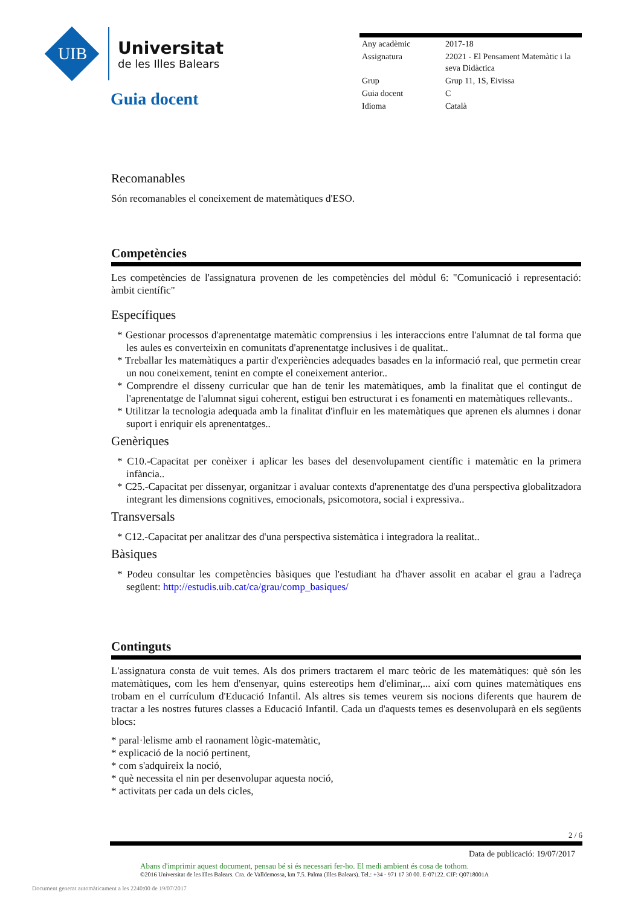UIB
Universitat
de les Illes Balears
Guia docent
| Any acadèmic | 2017-18 |
| Assignatura | 22021 - El Pensament Matemàtic i la seva Didàctica |
| Grup | Grup 11, 1S, Eivissa |
| Guia docent | C |
| Idioma | Català |
Recomanables
Són recomanables el coneixement de matemàtiques d'ESO.
Competències
Les competències de l'assignatura provenen de les competències del mòdul 6: "Comunicació i representació: àmbit científic"
Específiques
* Gestionar processos d'aprenentatge matemàtic comprensius i les interaccions entre l'alumnat de tal forma que les aules es converteixin en comunitats d'aprenentatge inclusives i de qualitat..
* Treballar les matemàtiques a partir d'experiències adequades basades en la informació real, que permetin crear un nou coneixement, tenint en compte el coneixement anterior..
* Comprendre el disseny curricular que han de tenir les matemàtiques, amb la finalitat que el contingut de l'aprenentatge de l'alumnat sigui coherent, estigui ben estructurat i es fonamenti en matemàtiques rellevants..
* Utilitzar la tecnologia adequada amb la finalitat d'influir en les matemàtiques que aprenen els alumnes i donar suport i enriquir els aprenentatges..
Genèriques
* C10.-Capacitat per conèixer i aplicar les bases del desenvolupament científic i matemàtic en la primera infància..
* C25.-Capacitat per dissenyar, organitzar i avaluar contexts d'aprenentatge des d'una perspectiva globalitzadora integrant les dimensions cognitives, emocionals, psicomotora, social i expressiva..
Transversals
* C12.-Capacitat per analitzar des d'una perspectiva sistemàtica i integradora la realitat..
Bàsiques
* Podeu consultar les competències bàsiques que l'estudiant ha d'haver assolit en acabar el grau a l'adreça següent: http://estudis.uib.cat/ca/grau/comp_basiques/
Continguts
L'assignatura consta de vuit temes. Als dos primers tractarem el marc teòric de les matemàtiques: què són les matemàtiques, com les hem d'ensenyar, quins estereotips hem d'eliminar,... així com quines matemàtiques ens trobam en el currículum d'Educació Infantil. Als altres sis temes veurem sis nocions diferents que haurem de tractar a les nostres futures classes a Educació Infantil. Cada un d'aquests temes es desenvoluparà en els següents blocs:
* paral·lelisme amb el raonament lògic-matemàtic,
* explicació de la noció pertinent,
* com s'adquireix la noció,
* què necessita el nin per desenvolupar aquesta noció,
* activitats per cada un dels cicles,
2 / 6
Data de publicació: 19/07/2017
Abans d'imprimir aquest document, pensau bé si és necessari fer-ho. El medi ambient és cosa de tothom.
©2016 Universitat de les Illes Balears. Cra. de Valldemossa, km 7.5. Palma (Illes Balears). Tel.: +34 - 971 17 30 00. E-07122. CIF: Q0718001A
Document generat automàticament a les 2240:00 de 19/07/2017